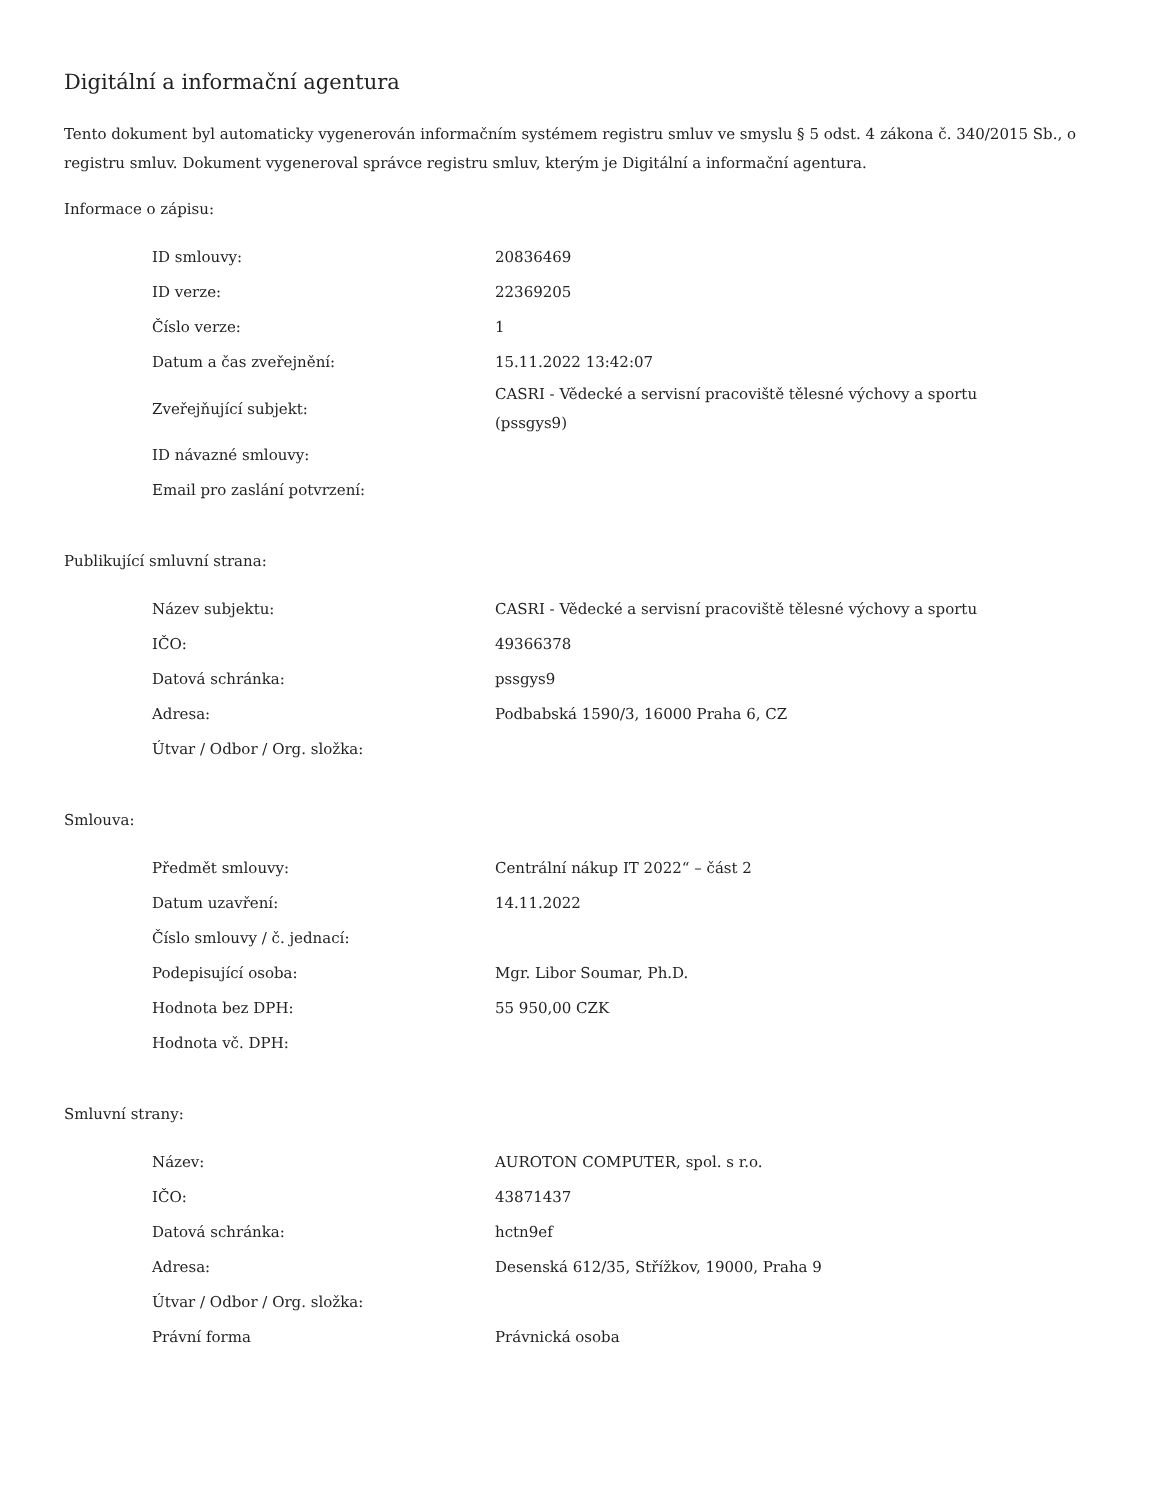Digitální a informační agentura
Tento dokument byl automaticky vygenerován informačním systémem registru smluv ve smyslu § 5 odst. 4 zákona č. 340/2015 Sb., o registru smluv. Dokument vygeneroval správce registru smluv, kterým je Digitální a informační agentura.
Informace o zápisu:
| ID smlouvy: | 20836469 |
| ID verze: | 22369205 |
| Číslo verze: | 1 |
| Datum a čas zveřejnění: | 15.11.2022 13:42:07 |
| Zveřejňující subjekt: | CASRI - Vědecké a servisní pracoviště tělesné výchovy a sportu (pssgys9) |
| ID návazné smlouvy: | |
| Email pro zaslání potvrzení: | |
Publikující smluvní strana:
| Název subjektu: | CASRI - Vědecké a servisní pracoviště tělesné výchovy a sportu |
| IČO: | 49366378 |
| Datová schránka: | pssgys9 |
| Adresa: | Podbabská 1590/3, 16000 Praha 6, CZ |
| Útvar / Odbor / Org. složka: | |
Smlouva:
| Předmět smlouvy: | Centrální nákup IT 2022“ – část 2 |
| Datum uzavření: | 14.11.2022 |
| Číslo smlouvy / č. jednací: | |
| Podepisující osoba: | Mgr. Libor Soumar, Ph.D. |
| Hodnota bez DPH: | 55 950,00 CZK |
| Hodnota vč. DPH: | |
Smluvní strany:
| Název: | AUROTON COMPUTER, spol. s r.o. |
| IČO: | 43871437 |
| Datová schránka: | hctn9ef |
| Adresa: | Desenská 612/35, Střížkov, 19000, Praha 9 |
| Útvar / Odbor / Org. složka: | |
| Právní forma | Právnická osoba |